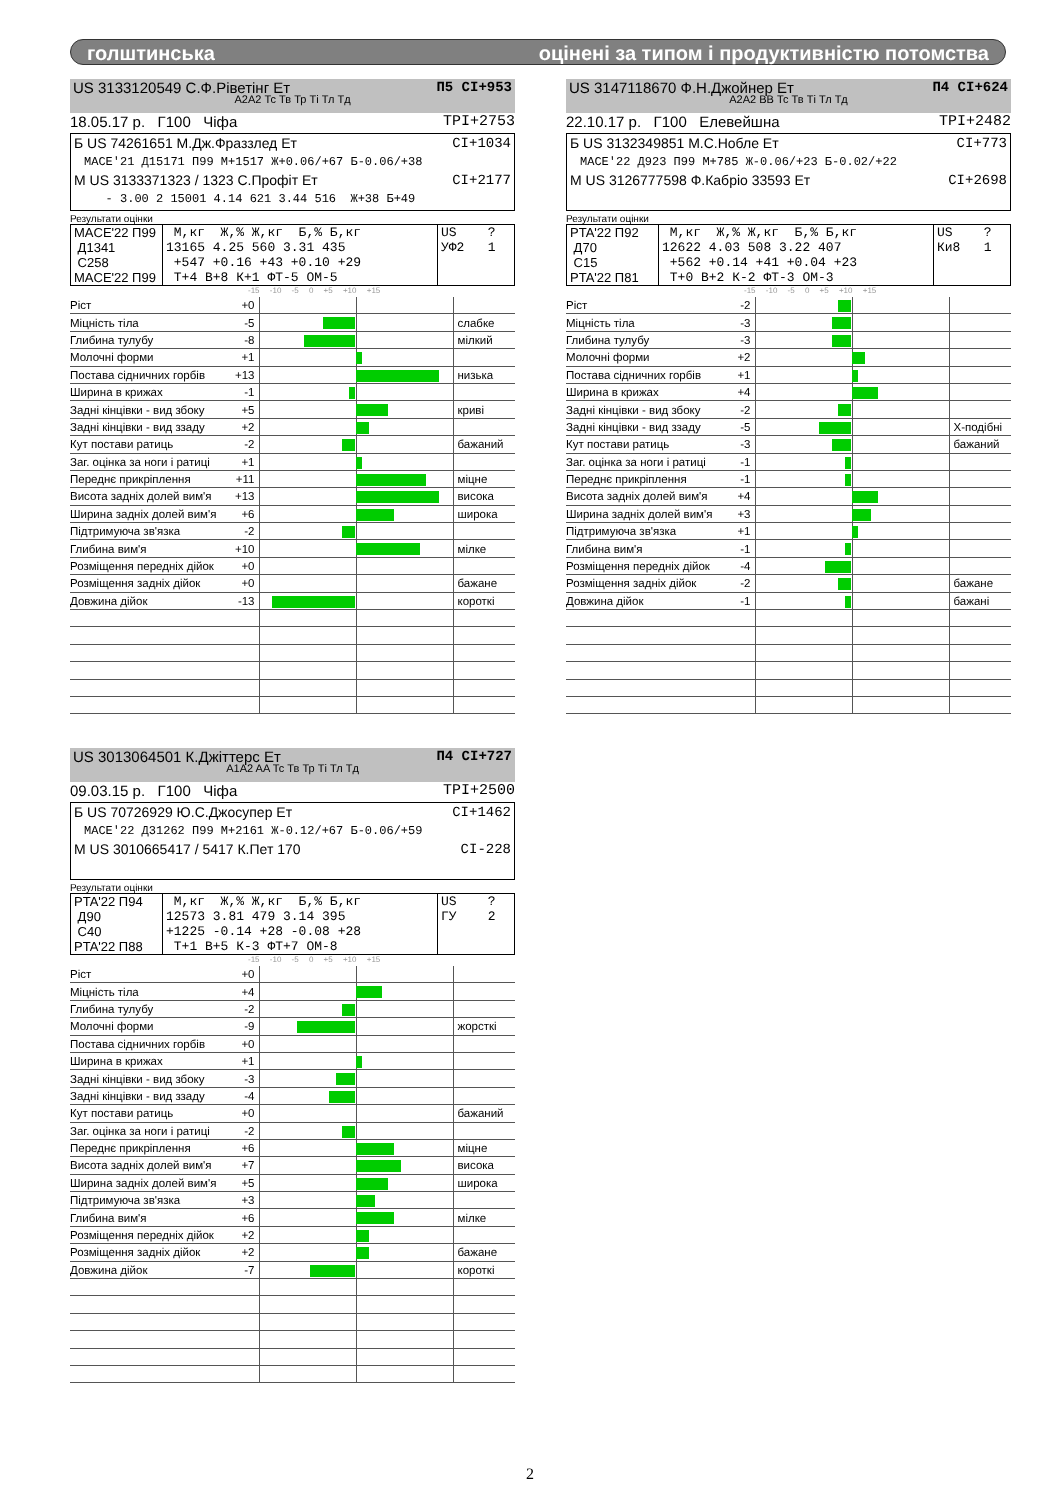голштинська оцінені за типом і продуктивністю потомства
US 3133120549 С.Ф.Ріветінг Ет П5 CI+953
A2A2 Тс Тв Тр Ті Тл Тд
18.05.17 р. Г100 Чіфа TPI+2753
Б US 74261651 М.Дж.Фраззлед Ет CI+1034
MACE'21 Д15171 П99 М+1517 Ж+0.06/+67 Б-0.06/+38
М US 3133371323 / 1323 С.Профіт Ет CI+2177
- 3.00 2 15001 4.14 621 3.44 516 Ж+38 Б+49
Результати оцінки
| MACE'22 П99 Д1341 С258 MACE'22 П99 | М,кг Ж,% Ж,кг Б,% Б,кг 13165 4.25 560 3.31 435 +547 +0.16 +43 +0.10 +29 Т+4 В+8 К+1 ФТ-5 ОМ-5 | US ? УФ2 1 |
-15 -10 -5 0 +5 +10 +15
| Ріст +0 | | |
| Міцність тіла -5 | | слабке |
| Глибина тулубу -8 | | мілкий |
| Молочні форми +1 | | |
| Постава сідничних горбів +13 | | низька |
| Ширина в крижах -1 | | |
| Задні кінцівки - вид збоку +5 | | криві |
| Задні кінцівки - вид ззаду +2 | | |
| Кут постави ратиць -2 | | бажаний |
| Заг. оцінка за ноги і ратиці +1 | | |
| Переднє прикріплення +11 | | міцне |
| Висота задніх долей вим'я +13 | | висока |
| Ширина задніх долей вим'я +6 | | широка |
| Підтримуюча зв'язка -2 | | |
| Глибина вим'я +10 | | мілке |
| Розміщення передніх дійок +0 | | |
| Розміщення задніх дійок +0 | | бажане |
| Довжина дійок -13 | | короткі |
US 3147118670 Ф.Н.Джойнер Ет П4 CI+624
A2A2 BB Тс Тв Ті Тл Тд
22.10.17 р. Г100 Елевейшна TPI+2482
Б US 3132349851 М.С.Нобле Ет CI+773
MACE'22 Д923 П99 М+785 Ж-0.06/+23 Б-0.02/+22
М US 3126777598 Ф.Кабріо 33593 Ет CI+2698
Результати оцінки
| PTA'22 П92 Д70 С15 PTA'22 П81 | М,кг Ж,% Ж,кг Б,% Б,кг 12622 4.03 508 3.22 407 +562 +0.14 +41 +0.04 +23 Т+0 В+2 К-2 ФТ-3 ОМ-3 | US ? Ки8 1 |
-15 -10 -5 0 +5 +10 +15
| Ріст -2 | | |
| Міцність тіла -3 | | |
| Глибина тулубу -3 | | |
| Молочні форми +2 | | |
| Постава сідничних горбів +1 | | |
| Ширина в крижах +4 | | |
| Задні кінцівки - вид збоку -2 | | |
| Задні кінцівки - вид ззаду -5 | | Х-подібні |
| Кут постави ратиць -3 | | бажаний |
| Заг. оцінка за ноги і ратиці -1 | | |
| Переднє прикріплення -1 | | |
| Висота задніх долей вим'я +4 | | |
| Ширина задніх долей вим'я +3 | | |
| Підтримуюча зв'язка +1 | | |
| Глибина вим'я -1 | | |
| Розміщення передніх дійок -4 | | |
| Розміщення задніх дійок -2 | | бажане |
| Довжина дійок -1 | | бажані |
US 3013064501 К.Джіттерс Ет П4 CI+727
A1A2 AA Тс Тв Тр Ті Тл Тд
09.03.15 р. Г100 Чіфа TPI+2500
Б US 70726929 Ю.С.Джосупер Ет CI+1462
MACE'22 Д31262 П99 М+2161 Ж-0.12/+67 Б-0.06/+59
М US 3010665417 / 5417 К.Пет 170 CI-228
Результати оцінки
| PTA'22 П94 Д90 С40 PTA'22 П88 | М,кг Ж,% Ж,кг Б,% Б,кг 12573 3.81 479 3.14 395 +1225 -0.14 +28 -0.08 +28 Т+1 В+5 К-3 ФТ+7 ОМ-8 | US ? ГУ 2 |
-15 -10 -5 0 +5 +10 +15
| Ріст +0 | | |
| Міцність тіла +4 | | |
| Глибина тулубу -2 | | |
| Молочні форми -9 | | жорсткі |
| Постава сідничних горбів +0 | | |
| Ширина в крижах +1 | | |
| Задні кінцівки - вид збоку -3 | | |
| Задні кінцівки - вид ззаду -4 | | |
| Кут постави ратиць +0 | | бажаний |
| Заг. оцінка за ноги і ратиці -2 | | |
| Переднє прикріплення +6 | | міцне |
| Висота задніх долей вим'я +7 | | висока |
| Ширина задніх долей вим'я +5 | | широка |
| Підтримуюча зв'язка +3 | | |
| Глибина вим'я +6 | | мілке |
| Розміщення передніх дійок +2 | | |
| Розміщення задніх дійок +2 | | бажане |
| Довжина дійок -7 | | короткі |
2